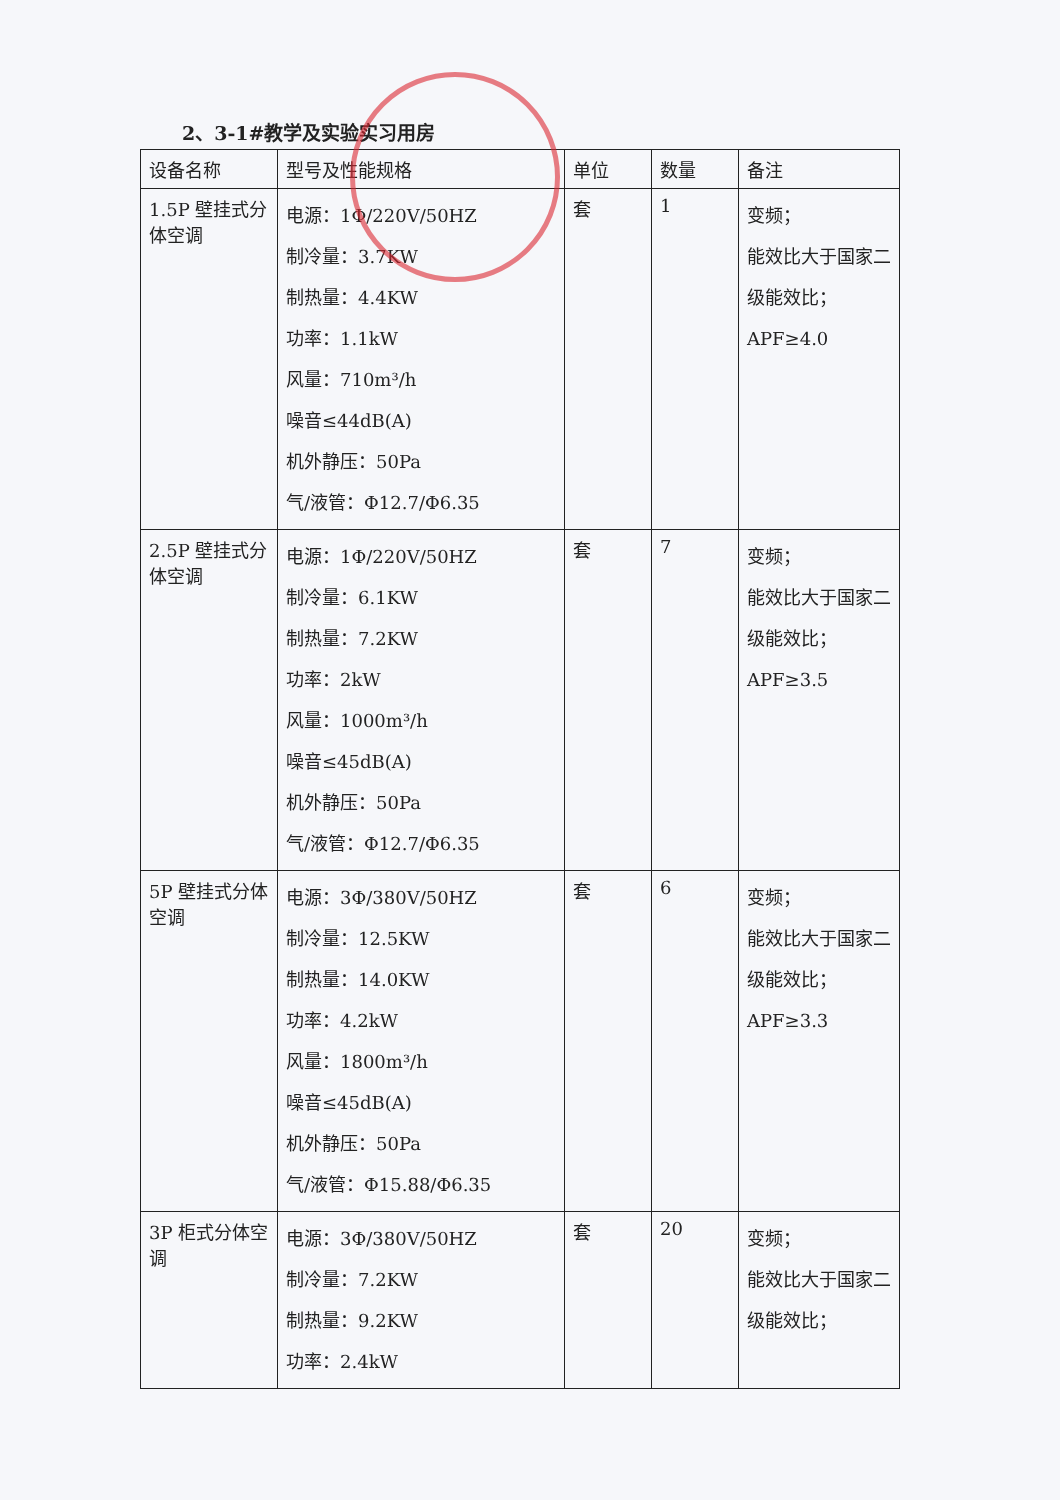2、3-1#教学及实验实习用房
| 设备名称 | 型号及性能规格 | 单位 | 数量 | 备注 |
| --- | --- | --- | --- | --- |
| 1.5P 壁挂式分体空调 | 电源：1Φ/220V/50HZ 制冷量：3.7KW 制热量：4.4KW 功率：1.1kW 风量：710m³/h 噪音≤44dB(A) 机外静压：50Pa 气/液管：Φ12.7/Φ6.35 | 套 | 1 | 变频； 能效比大于国家二级能效比； APF≥4.0 |
| 2.5P 壁挂式分体空调 | 电源：1Φ/220V/50HZ 制冷量：6.1KW 制热量：7.2KW 功率：2kW 风量：1000m³/h 噪音≤45dB(A) 机外静压：50Pa 气/液管：Φ12.7/Φ6.35 | 套 | 7 | 变频； 能效比大于国家二级能效比； APF≥3.5 |
| 5P 壁挂式分体空调 | 电源：3Φ/380V/50HZ 制冷量：12.5KW 制热量：14.0KW 功率：4.2kW 风量：1800m³/h 噪音≤45dB(A) 机外静压：50Pa 气/液管：Φ15.88/Φ6.35 | 套 | 6 | 变频； 能效比大于国家二级能效比； APF≥3.3 |
| 3P 柜式分体空调 | 电源：3Φ/380V/50HZ 制冷量：7.2KW 制热量：9.2KW 功率：2.4kW | 套 | 20 | 变频； 能效比大于国家二级能效比； |